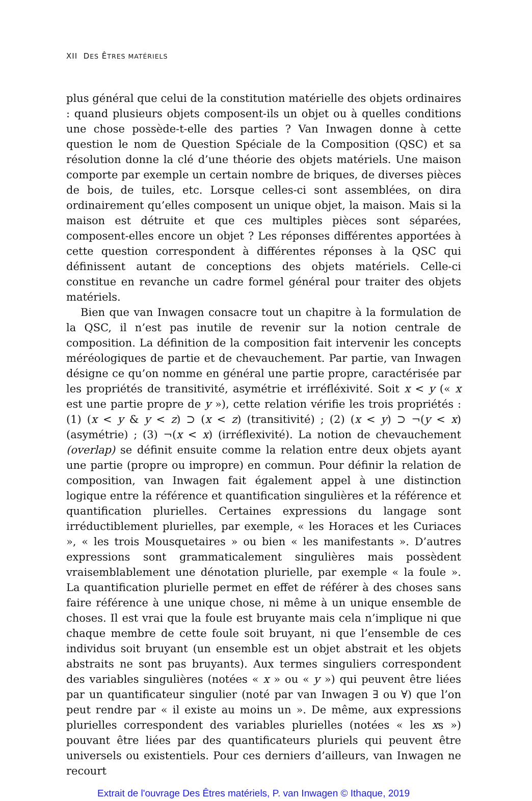XII DES ÊTRES MATÉRIELS
plus général que celui de la constitution matérielle des objets ordinaires : quand plusieurs objets composent-ils un objet ou à quelles conditions une chose possède-t-elle des parties ? Van Inwagen donne à cette question le nom de Question Spéciale de la Composition (QSC) et sa résolution donne la clé d’une théorie des objets matériels. Une maison comporte par exemple un certain nombre de briques, de diverses pièces de bois, de tuiles, etc. Lorsque celles-ci sont assemblées, on dira ordinairement qu’elles composent un unique objet, la maison. Mais si la maison est détruite et que ces multiples pièces sont séparées, composent-elles encore un objet ? Les réponses différentes apportées à cette question correspondent à différentes réponses à la QSC qui définissent autant de conceptions des objets matériels. Celle-ci constitue en revanche un cadre formel général pour traiter des objets matériels.
Bien que van Inwagen consacre tout un chapitre à la formulation de la QSC, il n’est pas inutile de revenir sur la notion centrale de composition. La définition de la composition fait intervenir les concepts méréologiques de partie et de chevauchement. Par partie, van Inwagen désigne ce qu’on nomme en général une partie propre, caractérisée par les propriétés de transitivité, asymétrie et irréfléxivité. Soit x < y (« x est une partie propre de y »), cette relation vérifie les trois propriétés : (1) (x < y & y < z) ⊃ (x < z) (transitivité) ; (2) (x < y) ⊃ ¬(y < x) (asymétrie) ; (3) ¬(x < x) (irréflexivité). La notion de chevauchement (overlap) se définit ensuite comme la relation entre deux objets ayant une partie (propre ou impropre) en commun. Pour définir la relation de composition, van Inwagen fait également appel à une distinction logique entre la référence et quantification singulières et la référence et quantification plurielles. Certaines expressions du langage sont irréductiblement plurielles, par exemple, « les Horaces et les Curiaces », « les trois Mousquetaires » ou bien « les manifestants ». D’autres expressions sont grammaticalement singulières mais possèdent vraisemblablement une dénotation plurielle, par exemple « la foule ». La quantification plurielle permet en effet de référer à des choses sans faire référence à une unique chose, ni même à un unique ensemble de choses. Il est vrai que la foule est bruyante mais cela n’implique ni que chaque membre de cette foule soit bruyant, ni que l’ensemble de ces individus soit bruyant (un ensemble est un objet abstrait et les objets abstraits ne sont pas bruyants). Aux termes singuliers correspondent des variables singulières (notées « x » ou « y ») qui peuvent être liées par un quantificateur singulier (noté par van Inwagen ∃ ou ∀) que l’on peut rendre par « il existe au moins un ». De même, aux expressions plurielles correspondent des variables plurielles (notées « les xs ») pouvant être liées par des quantificateurs pluriels qui peuvent être universels ou existentiels. Pour ces derniers d’ailleurs, van Inwagen ne recourt
Extrait de l'ouvrage Des Êtres matériels, P. van Inwagen © Ithaque, 2019